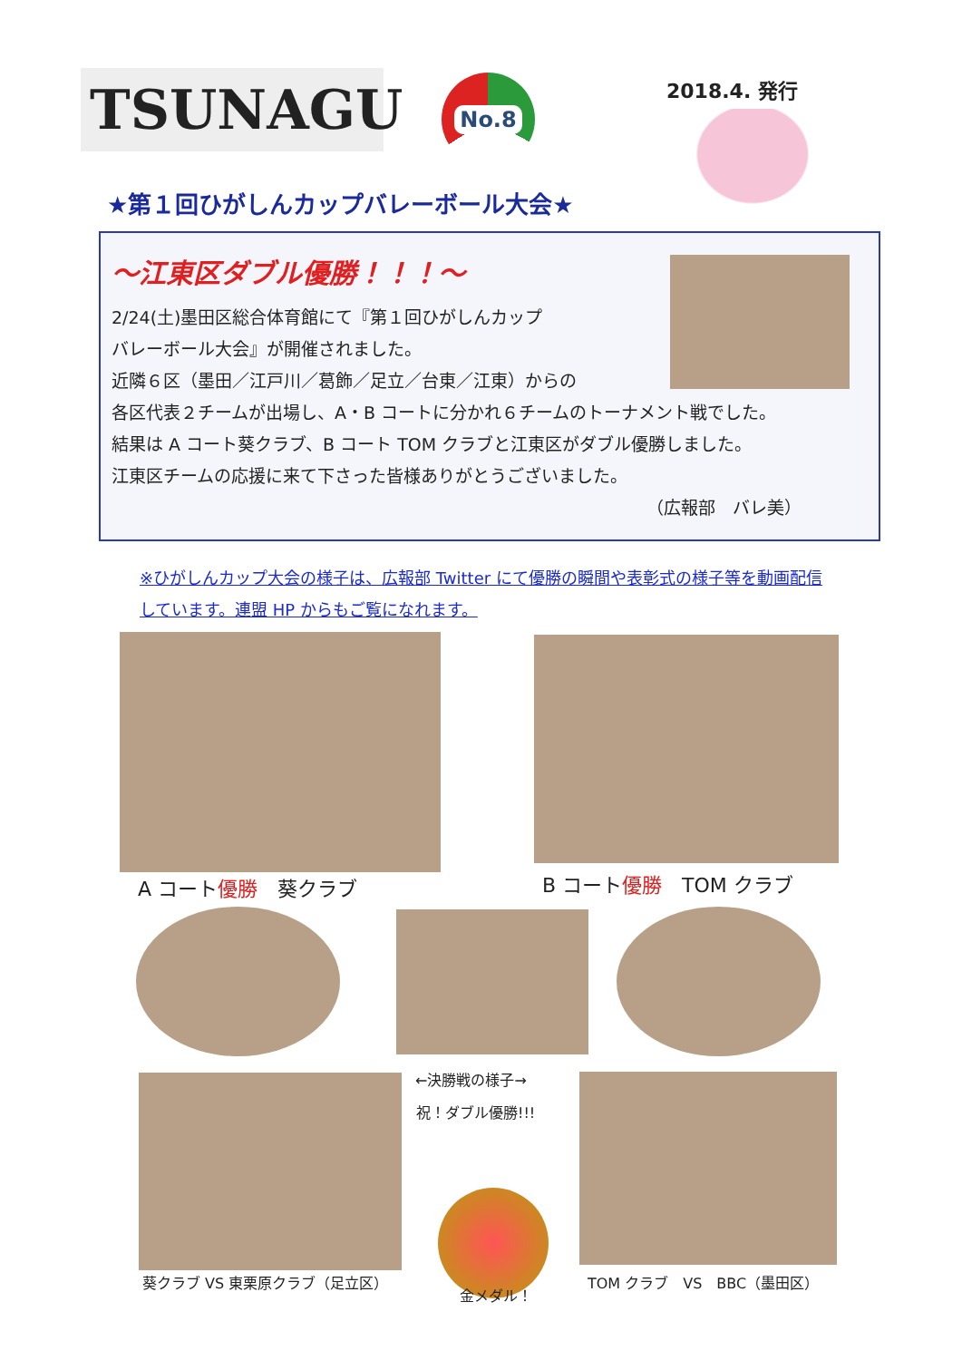TSUNAGU No.8 2018.4. 発行
★第１回ひがしんカップバレーボール大会★
～江東区ダブル優勝！！！～
2/24(土)墨田区総合体育館にて『第１回ひがしんカップ
バレーボール大会』が開催されました。
近隣６区（墨田／江戸川／葛飾／足立／台東／江東）からの
各区代表２チームが出場し、A・B コートに分かれ６チームのトーナメント戦でした。
結果は A コート葵クラブ、B コート TOM クラブと江東区がダブル優勝しました。
江東区チームの応援に来て下さった皆様ありがとうございました。
（広報部　バレ美）
※ひがしんカップ大会の様子は、広報部 Twitter にて優勝の瞬間や表彰式の様子等を動画配信しています。連盟 HP からもご覧になれます。
A コート優勝　葵クラブ B コート優勝　TOM クラブ
←決勝戦の様子→
祝！ダブル優勝!!!
葵クラブ VS 東栗原クラブ（足立区）
金メダル！
TOM クラブ　VS　BBC（墨田区）